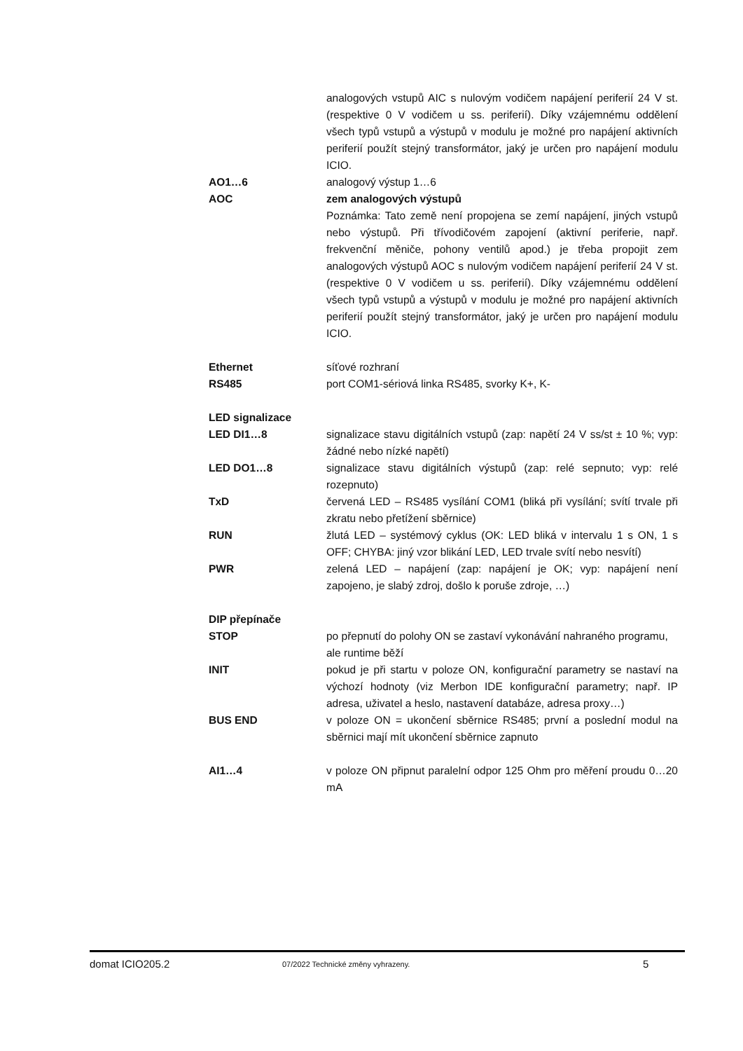analogových vstupů AIC s nulovým vodičem napájení periferií 24 V st. (respektive 0 V vodičem u ss. periferií). Díky vzájemnému oddělení všech typů vstupů a výstupů v modulu je možné pro napájení aktivních periferií použít stejný transformátor, jaký je určen pro napájení modulu ICIO.
AO1…6 analogový výstup 1…6
AOC zem analogových výstupů
Poznámka: Tato země není propojena se zemí napájení, jiných vstupů nebo výstupů. Při třívodičovém zapojení (aktivní periferie, např. frekvenční měniče, pohony ventilů apod.) je třeba propojit zem analogových výstupů AOC s nulovým vodičem napájení periferií 24 V st. (respektive 0 V vodičem u ss. periferií). Díky vzájemnému oddělení všech typů vstupů a výstupů v modulu je možné pro napájení aktivních periferií použít stejný transformátor, jaký je určen pro napájení modulu ICIO.
Ethernet síťové rozhraní
RS485 port COM1-sériová linka RS485, svorky K+, K-
LED signalizace
LED DI1…8 signalizace stavu digitálních vstupů (zap: napětí 24 V ss/st ± 10 %; vyp: žádné nebo nízké napětí)
LED DO1…8 signalizace stavu digitálních výstupů (zap: relé sepnuto; vyp: relé rozepnuto)
TxD červená LED – RS485 vysílání COM1 (bliká při vysílání; svítí trvale při zkratu nebo přetížení sběrnice)
RUN žlutá LED – systémový cyklus (OK: LED bliká v intervalu 1 s ON, 1 s OFF; CHYBA: jiný vzor blikání LED, LED trvale svítí nebo nesvítí)
PWR zelená LED – napájení (zap: napájení je OK; vyp: napájení není zapojeno, je slabý zdroj, došlo k poruše zdroje, …)
DIP přepínače
STOP po přepnutí do polohy ON se zastaví vykonávání nahraného programu, ale runtime běží
INIT pokud je při startu v poloze ON, konfigurační parametry se nastaví na výchozí hodnoty (viz Merbon IDE konfigurační parametry; např. IP adresa, uživatel a heslo, nastavení databáze, adresa proxy…)
BUS END v poloze ON = ukončení sběrnice RS485; první a poslední modul na sběrnici mají mít ukončení sběrnice zapnuto
AI1…4 v poloze ON připnut paralelní odpor 125 Ohm pro měření proudu 0…20 mA
domat ICIO205.2
07/2022 Technické změny vyhrazeny.
5